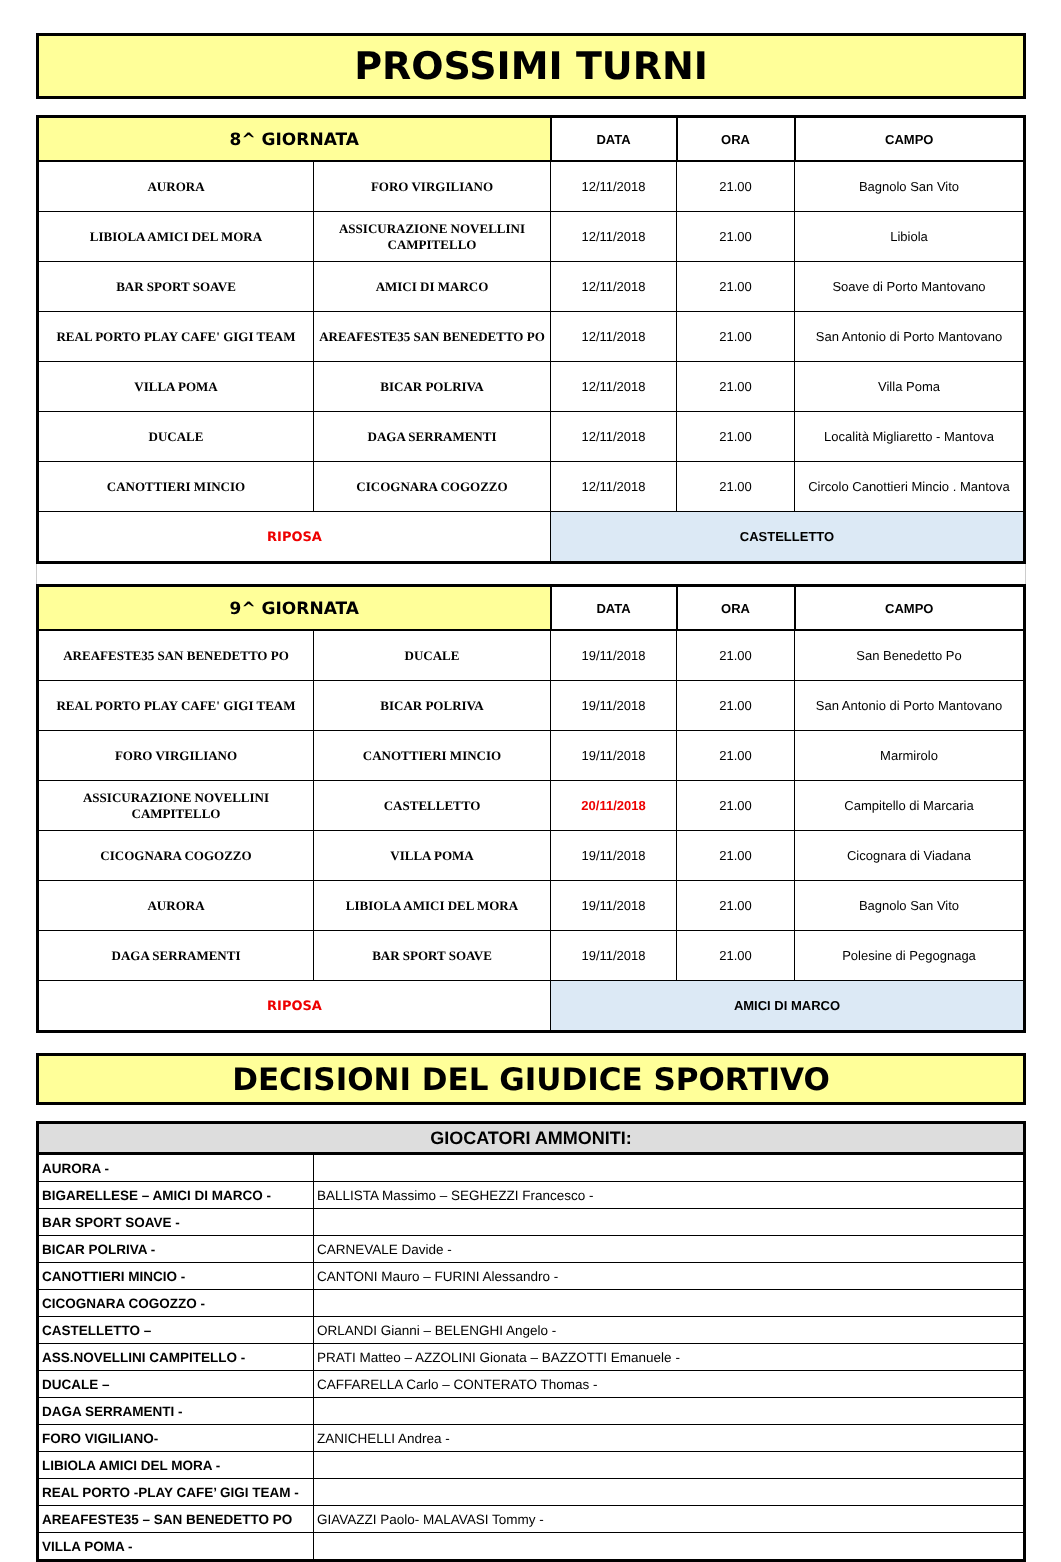PROSSIMI TURNI
| 8^ GIORNATA | | DATA | ORA | CAMPO |
| --- | --- | --- | --- | --- |
| AURORA | FORO VIRGILIANO | 12/11/2018 | 21.00 | Bagnolo San Vito |
| LIBIOLA AMICI DEL MORA | ASSICURAZIONE NOVELLINI CAMPITELLO | 12/11/2018 | 21.00 | Libiola |
| BAR SPORT SOAVE | AMICI DI MARCO | 12/11/2018 | 21.00 | Soave di Porto Mantovano |
| REAL PORTO PLAY CAFE' GIGI TEAM | AREAFESTE35 SAN BENEDETTO PO | 12/11/2018 | 21.00 | San Antonio di Porto Mantovano |
| VILLA POMA | BICAR POLRIVA | 12/11/2018 | 21.00 | Villa Poma |
| DUCALE | DAGA SERRAMENTI | 12/11/2018 | 21.00 | Località Migliaretto - Mantova |
| CANOTTIERI MINCIO | CICOGNARA COGOZZO | 12/11/2018 | 21.00 | Circolo Canottieri Mincio . Mantova |
| RIPOSA | | CASTELLETTO | | |
| 9^ GIORNATA | | DATA | ORA | CAMPO |
| --- | --- | --- | --- | --- |
| AREAFESTE35 SAN BENEDETTO PO | DUCALE | 19/11/2018 | 21.00 | San Benedetto Po |
| REAL PORTO PLAY CAFE' GIGI TEAM | BICAR POLRIVA | 19/11/2018 | 21.00 | San Antonio di Porto Mantovano |
| FORO VIRGILIANO | CANOTTIERI MINCIO | 19/11/2018 | 21.00 | Marmirolo |
| ASSICURAZIONE NOVELLINI CAMPITELLO | CASTELLETTO | 20/11/2018 | 21.00 | Campitello di Marcaria |
| CICOGNARA COGOZZO | VILLA POMA | 19/11/2018 | 21.00 | Cicognara di Viadana |
| AURORA | LIBIOLA AMICI DEL MORA | 19/11/2018 | 21.00 | Bagnolo San Vito |
| DAGA SERRAMENTI | BAR SPORT SOAVE | 19/11/2018 | 21.00 | Polesine di Pegognaga |
| RIPOSA | | AMICI DI MARCO | | |
DECISIONI DEL GIUDICE SPORTIVO
| GIOCATORI AMMONITI: | |
| --- | --- |
| AURORA - | |
| BIGARELLESE – AMICI DI MARCO - | BALLISTA Massimo – SEGHEZZI Francesco - |
| BAR SPORT SOAVE - | |
| BICAR POLRIVA - | CARNEVALE Davide - |
| CANOTTIERI MINCIO - | CANTONI Mauro – FURINI Alessandro - |
| CICOGNARA COGOZZO - | |
| CASTELLETTO – | ORLANDI Gianni – BELENGHI Angelo - |
| ASS.NOVELLINI CAMPITELLO - | PRATI Matteo – AZZOLINI Gionata – BAZZOTTI Emanuele - |
| DUCALE – | CAFFARELLA Carlo – CONTERATO Thomas - |
| DAGA SERRAMENTI - | |
| FORO VIGILIANO- | ZANICHELLI Andrea - |
| LIBIOLA AMICI DEL MORA - | |
| REAL PORTO -PLAY CAFE’ GIGI TEAM - | |
| AREAFESTE35 – SAN BENEDETTO PO | GIAVAZZI Paolo- MALAVASI Tommy - |
| VILLA POMA - | |